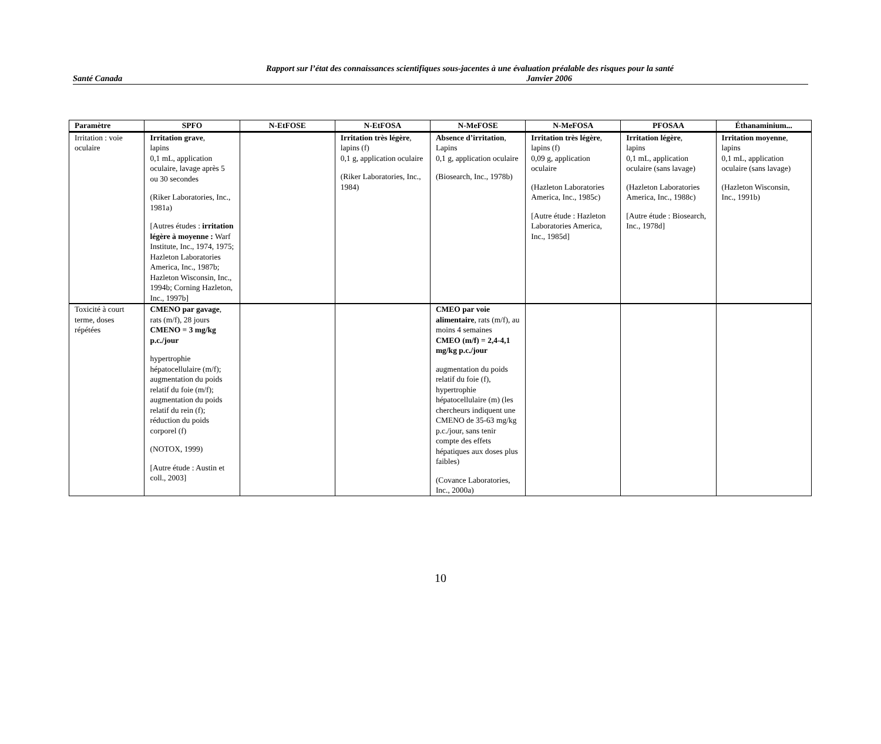Rapport sur l’état des connaissances scientifiques sous-jacentes à une évaluation préalable des risques pour la santé
Santé Canada Janvier 2006
| Paramètre | SPFO | N-EtFOSE | N-EtFOSA | N-MeFOSE | N-MeFOSA | PFOSAA | Éthanaminium... |
| --- | --- | --- | --- | --- | --- | --- | --- |
| Irritation : voie oculaire | Irritation grave , lapins 0,1 mL, application oculaire, lavage après 5 ou 30 secondes (Riker Laboratories, Inc., 1981a) [Autres études : irritation légère à moyenne : Warf Institute, Inc., 1974, 1975; Hazleton Laboratories America, Inc., 1987b; Hazleton Wisconsin, Inc., 1994b; Corning Hazleton, Inc., 1997b] | | Irritation très légère , lapins (f) 0,1 g, application oculaire (Riker Laboratories, Inc., 1984) | Absence d’irritation , Lapins 0,1 g, application oculaire (Biosearch, Inc., 1978b) | Irritation très légère , lapins (f) 0,09 g, application oculaire (Hazleton Laboratories America, Inc., 1985c) [Autre étude : Hazleton Laboratories America, Inc., 1985d] | Irritation légère , lapins 0,1 mL, application oculaire (sans lavage) (Hazleton Laboratories America, Inc., 1988c) [Autre étude : Biosearch, Inc., 1978d] | Irritation moyenne , lapins 0,1 mL, application oculaire (sans lavage) (Hazleton Wisconsin, Inc., 1991b) |
| Toxicité à court terme, doses répétées | CMENO par gavage , rats (m/f), 28 jours CMENO = 3 mg/kg p.c./jour hypertrophie hépatocellulaire (m/f); augmentation du poids relatif du foie (m/f); augmentation du poids relatif du rein (f); réduction du poids corporel (f) (NOTOX, 1999) [Autre étude : Austin et coll., 2003] | | | CMEO par voie alimentaire , rats (m/f), au moins 4 semaines CMEO (m/f) = 2,4-4,1 mg/kg p.c./jour augmentation du poids relatif du foie (f), hypertrophie hépatocellulaire (m) (les chercheurs indiquent une CMENO de 35-63 mg/kg p.c./jour, sans tenir compte des effets hépatiques aux doses plus faibles) (Covance Laboratories, Inc., 2000a) | | | |
10